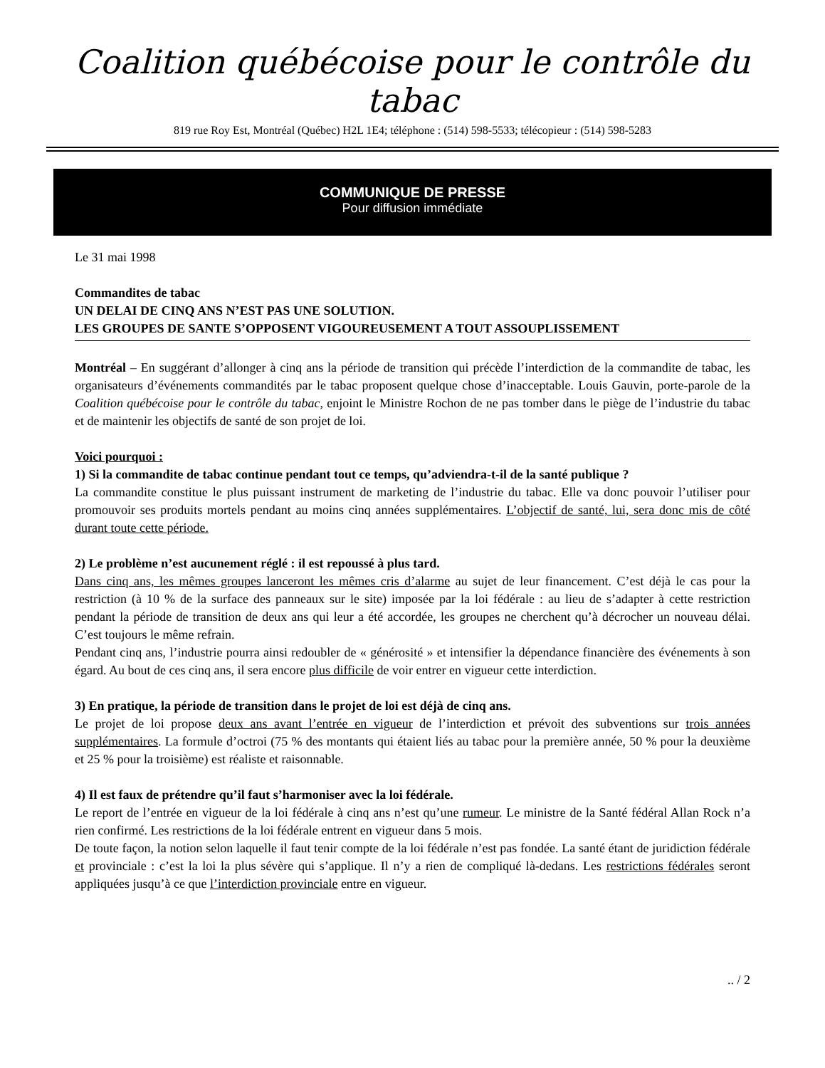Coalition québécoise pour le contrôle du tabac
819 rue Roy Est, Montréal (Québec) H2L 1E4; téléphone : (514) 598-5533; télécopieur : (514) 598-5283
COMMUNIQUE DE PRESSE
Pour diffusion immédiate
Le 31 mai 1998
Commandites de tabac
UN DELAI DE CINQ ANS N’EST PAS UNE SOLUTION.
LES GROUPES DE SANTE S’OPPOSENT VIGOUREUSEMENT A TOUT ASSOUPLISSEMENT
Montréal – En suggérant d’allonger à cinq ans la période de transition qui précède l’interdiction de la commandite de tabac, les organisateurs d’événements commandités par le tabac proposent quelque chose d’inacceptable. Louis Gauvin, porte-parole de la Coalition québécoise pour le contrôle du tabac, enjoint le Ministre Rochon de ne pas tomber dans le piège de l’industrie du tabac et de maintenir les objectifs de santé de son projet de loi.
Voici pourquoi :
1) Si la commandite de tabac continue pendant tout ce temps, qu’adviendra-t-il de la santé publique ?
La commandite constitue le plus puissant instrument de marketing de l’industrie du tabac. Elle va donc pouvoir l’utiliser pour promouvoir ses produits mortels pendant au moins cinq années supplémentaires. L’objectif de santé, lui, sera donc mis de côté durant toute cette période.
2) Le problème n’est aucunement réglé : il est repoussé à plus tard.
Dans cinq ans, les mêmes groupes lanceront les mêmes cris d’alarme au sujet de leur financement. C’est déjà le cas pour la restriction (à 10 % de la surface des panneaux sur le site) imposée par la loi fédérale : au lieu de s’adapter à cette restriction pendant la période de transition de deux ans qui leur a été accordée, les groupes ne cherchent qu’à décrocher un nouveau délai. C’est toujours le même refrain.
Pendant cinq ans, l’industrie pourra ainsi redoubler de « générosité » et intensifier la dépendance financière des événements à son égard. Au bout de ces cinq ans, il sera encore plus difficile de voir entrer en vigueur cette interdiction.
3) En pratique, la période de transition dans le projet de loi est déjà de cinq ans.
Le projet de loi propose deux ans avant l’entrée en vigueur de l’interdiction et prévoit des subventions sur trois années supplémentaires. La formule d’octroi (75 % des montants qui étaient liés au tabac pour la première année, 50 % pour la deuxième et 25 % pour la troisième) est réaliste et raisonnable.
4) Il est faux de prétendre qu’il faut s’harmoniser avec la loi fédérale.
Le report de l’entrée en vigueur de la loi fédérale à cinq ans n’est qu’une rumeur. Le ministre de la Santé fédéral Allan Rock n’a rien confirmé. Les restrictions de la loi fédérale entrent en vigueur dans 5 mois.
De toute façon, la notion selon laquelle il faut tenir compte de la loi fédérale n’est pas fondée. La santé étant de juridiction fédérale et provinciale : c’est la loi la plus sévère qui s’applique. Il n’y a rien de compliqué là-dedans. Les restrictions fédérales seront appliquées jusqu’à ce que l’interdiction provinciale entre en vigueur.
.. / 2